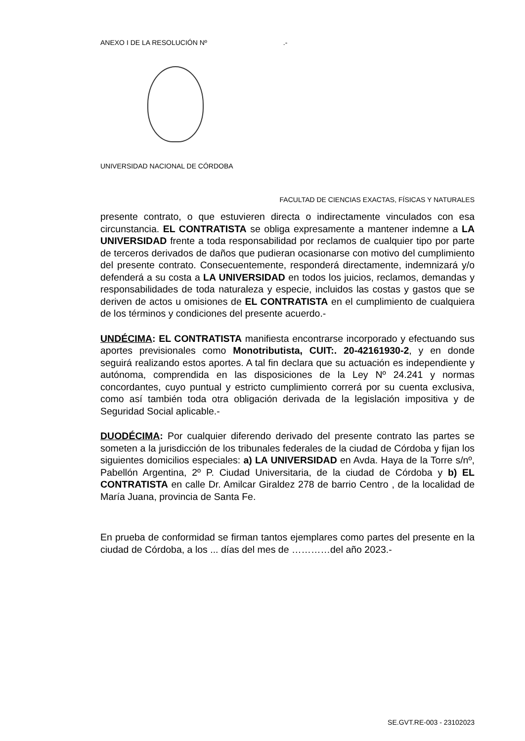ANEXO I DE LA RESOLUCIÓN Nº .-
UNIVERSIDAD NACIONAL DE CÓRDOBA
FACULTAD DE CIENCIAS EXACTAS, FÍSICAS Y NATURALES
presente contrato, o que estuvieren directa o indirectamente vinculados con esa circunstancia. EL CONTRATISTA se obliga expresamente a mantener indemne a LA UNIVERSIDAD frente a toda responsabilidad por reclamos de cualquier tipo por parte de terceros derivados de daños que pudieran ocasionarse con motivo del cumplimiento del presente contrato. Consecuentemente, responderá directamente, indemnizará y/o defenderá a su costa a LA UNIVERSIDAD en todos los juicios, reclamos, demandas y responsabilidades de toda naturaleza y especie, incluidos las costas y gastos que se deriven de actos u omisiones de EL CONTRATISTA en el cumplimiento de cualquiera de los términos y condiciones del presente acuerdo.-
UNDÉCIMA: EL CONTRATISTA manifiesta encontrarse incorporado y efectuando sus aportes previsionales como Monotributista, CUIT:. 20-42161930-2, y en donde seguirá realizando estos aportes. A tal fin declara que su actuación es independiente y autónoma, comprendida en las disposiciones de la Ley Nº 24.241 y normas concordantes, cuyo puntual y estricto cumplimiento correrá por su cuenta exclusiva, como así también toda otra obligación derivada de la legislación impositiva y de Seguridad Social aplicable.-
DUODÉCIMA: Por cualquier diferendo derivado del presente contrato las partes se someten a la jurisdicción de los tribunales federales de la ciudad de Córdoba y fijan los siguientes domicilios especiales: a) LA UNIVERSIDAD en Avda. Haya de la Torre s/nº, Pabellón Argentina, 2º P. Ciudad Universitaria, de la ciudad de Córdoba y b) EL CONTRATISTA en calle Dr. Amilcar Giraldez 278 de barrio Centro , de la localidad de María Juana, provincia de Santa Fe.
En prueba de conformidad se firman tantos ejemplares como partes del presente en la ciudad de Córdoba, a los ... días del mes de …………del año 2023.-
SE.GVT.RE-003 - 23102023